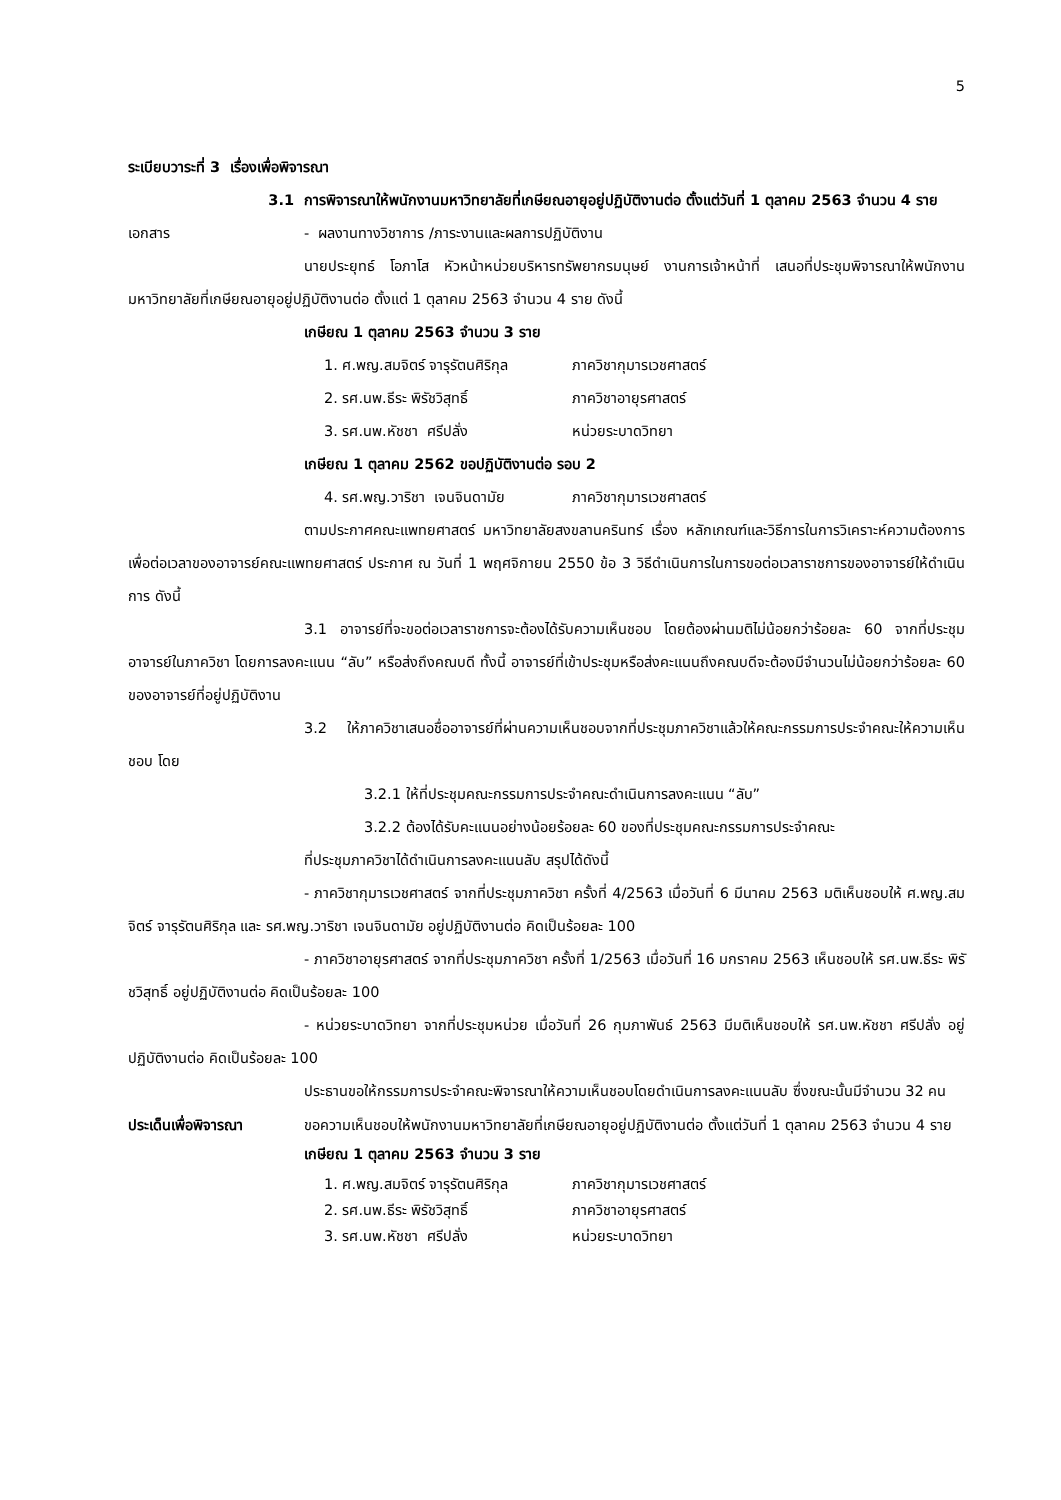5
ระเบียบวาระที่ 3 เรื่องเพื่อพิจารณา
3.1 การพิจารณาให้พนักงานมหาวิทยาลัยที่เกษียณอายุอยู่ปฏิบัติงานต่อ ตั้งแต่วันที่ 1 ตุลาคม 2563 จำนวน 4 ราย
เอกสาร - ผลงานทางวิชาการ /ภาระงานและผลการปฏิบัติงาน
นายประยุทธ์ โอภาโส หัวหน้าหน่วยบริหารทรัพยากรมนุษย์ งานการเจ้าหน้าที่ เสนอที่ประชุมพิจารณาให้พนักงานมหาวิทยาลัยที่เกษียณอายุอยู่ปฏิบัติงานต่อ ตั้งแต่ 1 ตุลาคม 2563 จำนวน 4 ราย ดังนี้
เกษียณ 1 ตุลาคม 2563 จำนวน 3 ราย
1. ศ.พญ.สมจิตร์ จารุรัตนศิริกุล ภาควิชากุมารเวชศาสตร์
2. รศ.นพ.ธีระ พิรัชวิสุทธิ์ ภาควิชาอายุรศาสตร์
3. รศ.นพ.หัชชา ศรีปลั่ง หน่วยระบาดวิทยา
เกษียณ 1 ตุลาคม 2562 ขอปฏิบัติงานต่อ รอบ 2
4. รศ.พญ.วาริชา เจนจินดามัย ภาควิชากุมารเวชศาสตร์
ตามประกาศคณะแพทยศาสตร์ มหาวิทยาลัยสงขลานครินทร์ เรื่อง หลักเกณฑ์และวิธีการในการวิเคราะห์ความต้องการเพื่อต่อเวลาของอาจารย์คณะแพทยศาสตร์ ประกาศ ณ วันที่ 1 พฤศจิกายน 2550 ข้อ 3 วิธีดำเนินการในการขอต่อเวลาราชการของอาจารย์ให้ดำเนินการ ดังนี้
3.1 อาจารย์ที่จะขอต่อเวลาราชการจะต้องได้รับความเห็นชอบ โดยต้องผ่านมติไม่น้อยกว่าร้อยละ 60 จากที่ประชุมอาจารย์ในภาควิชา โดยการลงคะแนน “ลับ” หรือส่งถึงคณบดี ทั้งนี้ อาจารย์ที่เข้าประชุมหรือส่งคะแนนถึงคณบดีจะต้องมีจำนวนไม่น้อยกว่าร้อยละ 60 ของอาจารย์ที่อยู่ปฏิบัติงาน
3.2 ให้ภาควิชาเสนอชื่ออาจารย์ที่ผ่านความเห็นชอบจากที่ประชุมภาควิชาแล้วให้คณะกรรมการประจำคณะให้ความเห็นชอบ โดย
3.2.1 ให้ที่ประชุมคณะกรรมการประจำคณะดำเนินการลงคะแนน “ลับ”
3.2.2 ต้องได้รับคะแนนอย่างน้อยร้อยละ 60 ของที่ประชุมคณะกรรมการประจำคณะ
ที่ประชุมภาควิชาได้ดำเนินการลงคะแนนลับ สรุปได้ดังนี้
- ภาควิชากุมารเวชศาสตร์ จากที่ประชุมภาควิชา ครั้งที่ 4/2563 เมื่อวันที่ 6 มีนาคม 2563 มติเห็นชอบให้ ศ.พญ.สมจิตร์ จารุรัตนศิริกุล และ รศ.พญ.วาริชา เจนจินดามัย อยู่ปฏิบัติงานต่อ คิดเป็นร้อยละ 100
- ภาควิชาอายุรศาสตร์ จากที่ประชุมภาควิชา ครั้งที่ 1/2563 เมื่อวันที่ 16 มกราคม 2563 เห็นชอบให้ รศ.นพ.ธีระ พิรัชวิสุทธิ์ อยู่ปฏิบัติงานต่อ คิดเป็นร้อยละ 100
- หน่วยระบาดวิทยา จากที่ประชุมหน่วย เมื่อวันที่ 26 กุมภาพันธ์ 2563 มีมติเห็นชอบให้ รศ.นพ.หัชชา ศรีปลั่ง อยู่ปฏิบัติงานต่อ คิดเป็นร้อยละ 100
ประธานขอให้กรรมการประจำคณะพิจารณาให้ความเห็นชอบโดยดำเนินการลงคะแนนลับ ซึ่งขณะนั้นมีจำนวน 32 คน
ประเด็นเพื่อพิจารณา ขอความเห็นชอบให้พนักงานมหาวิทยาลัยที่เกษียณอายุอยู่ปฏิบัติงานต่อ ตั้งแต่วันที่ 1 ตุลาคม 2563 จำนวน 4 ราย
เกษียณ 1 ตุลาคม 2563 จำนวน 3 ราย
1. ศ.พญ.สมจิตร์ จารุรัตนศิริกุล ภาควิชากุมารเวชศาสตร์
2. รศ.นพ.ธีระ พิรัชวิสุทธิ์ ภาควิชาอายุรศาสตร์
3. รศ.นพ.หัชชา ศรีปลั่ง หน่วยระบาดวิทยา